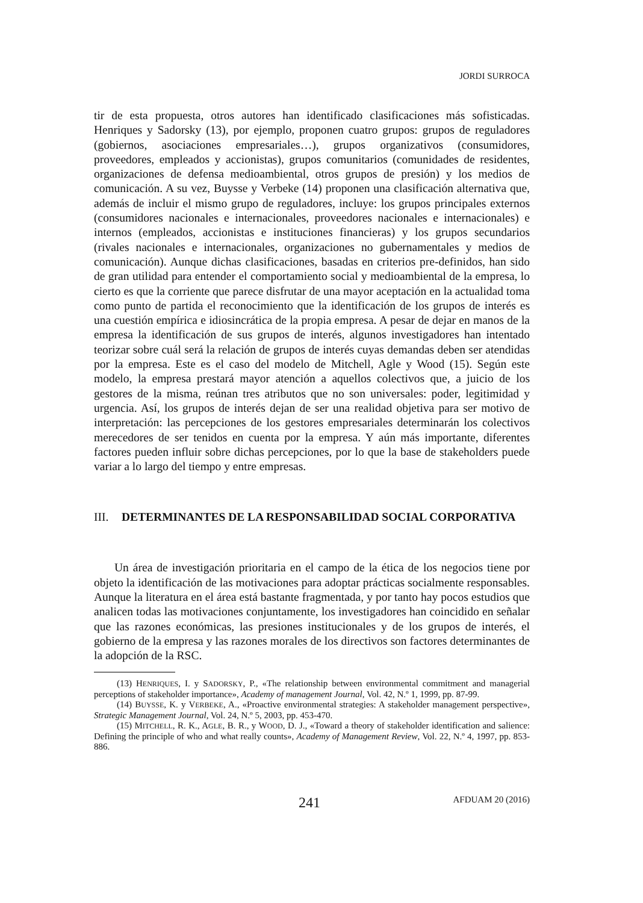JORDI SURROCA
tir de esta propuesta, otros autores han identificado clasificaciones más sofisticadas. Henriques y Sadorsky (13), por ejemplo, proponen cuatro grupos: grupos de reguladores (gobiernos, asociaciones empresariales…), grupos organizativos (consumidores, proveedores, empleados y accionistas), grupos comunitarios (comunidades de residentes, organizaciones de defensa medioambiental, otros grupos de presión) y los medios de comunicación. A su vez, Buysse y Verbeke (14) proponen una clasificación alternativa que, además de incluir el mismo grupo de reguladores, incluye: los grupos principales externos (consumidores nacionales e internacionales, proveedores nacionales e internacionales) e internos (empleados, accionistas e instituciones financieras) y los grupos secundarios (rivales nacionales e internacionales, organizaciones no gubernamentales y medios de comunicación). Aunque dichas clasificaciones, basadas en criterios pre-definidos, han sido de gran utilidad para entender el comportamiento social y medioambiental de la empresa, lo cierto es que la corriente que parece disfrutar de una mayor aceptación en la actualidad toma como punto de partida el reconocimiento que la identificación de los grupos de interés es una cuestión empírica e idiosincrática de la propia empresa. A pesar de dejar en manos de la empresa la identificación de sus grupos de interés, algunos investigadores han intentado teorizar sobre cuál será la relación de grupos de interés cuyas demandas deben ser atendidas por la empresa. Este es el caso del modelo de Mitchell, Agle y Wood (15). Según este modelo, la empresa prestará mayor atención a aquellos colectivos que, a juicio de los gestores de la misma, reúnan tres atributos que no son universales: poder, legitimidad y urgencia. Así, los grupos de interés dejan de ser una realidad objetiva para ser motivo de interpretación: las percepciones de los gestores empresariales determinarán los colectivos merecedores de ser tenidos en cuenta por la empresa. Y aún más importante, diferentes factores pueden influir sobre dichas percepciones, por lo que la base de stakeholders puede variar a lo largo del tiempo y entre empresas.
III. DETERMINANTES DE LA RESPONSABILIDAD SOCIAL CORPORATIVA
Un área de investigación prioritaria en el campo de la ética de los negocios tiene por objeto la identificación de las motivaciones para adoptar prácticas socialmente responsables. Aunque la literatura en el área está bastante fragmentada, y por tanto hay pocos estudios que analicen todas las motivaciones conjuntamente, los investigadores han coincidido en señalar que las razones económicas, las presiones institucionales y de los grupos de interés, el gobierno de la empresa y las razones morales de los directivos son factores determinantes de la adopción de la RSC.
(13) HENRIQUES, I. y SADORSKY, P., «The relationship between environmental commitment and managerial perceptions of stakeholder importance», Academy of management Journal, Vol. 42, N.º 1, 1999, pp. 87-99.
(14) BUYSSE, K. y VERBEKE, A., «Proactive environmental strategies: A stakeholder management perspective», Strategic Management Journal, Vol. 24, N.º 5, 2003, pp. 453-470.
(15) MITCHELL, R. K., AGLE, B. R., y WOOD, D. J., «Toward a theory of stakeholder identification and salience: Defining the principle of who and what really counts», Academy of Management Review, Vol. 22, N.º 4, 1997, pp. 853-886.
241 AFDUAM 20 (2016)